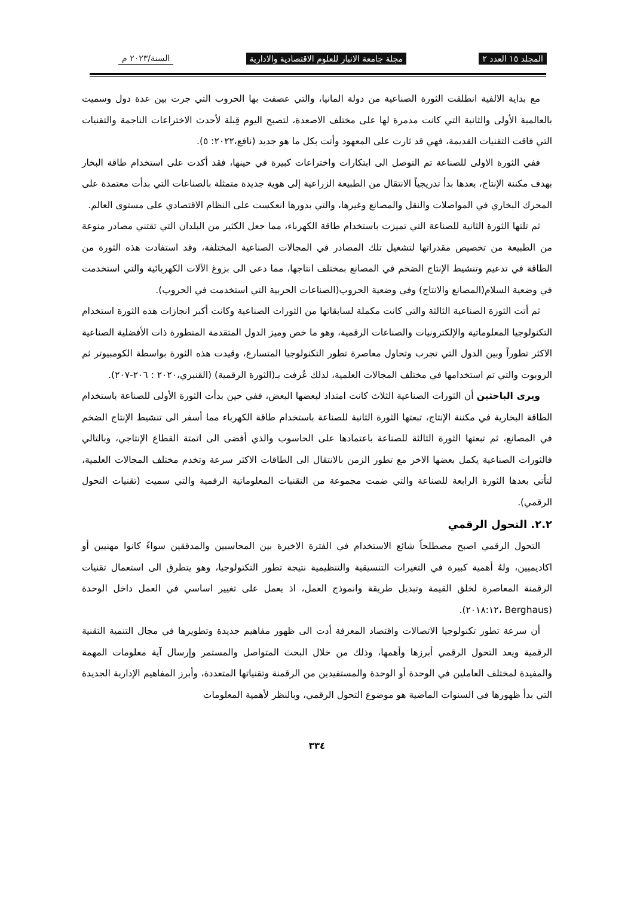المجلد ١٥ العدد ٢ مجلة جامعة الانبار للعلوم الاقتصادية والادارية السنة/٢٠٢٣ م
مع بداية الالفية انطلقت الثورة الصناعية من دولة المانيا، والتي عصفت بها الحروب التي جرت بين عدة دول وسميت بالعالمية الأولى والثانية التي كانت مدمرة لها على مختلف الاصعدة، لتصبح اليوم قِبلة لأحدث الاختراعات الناجمة والتقنيات التي فاقت التقنيات القديمة، فهي قد ثارت على المعهود وأتت بكل ما هو جديد (نافع،٢٠٢٢: ٥).
ففي الثورة الاولى للصناعة تم التوصل الى ابتكارات واختراعات كبيرة في حينها، فقد أكدت على استخدام طاقة البخار بهدف مكننة الإنتاج، بعدها بدأ تدريجياً الانتقال من الطبيعة الزراعية إلى هوية جديدة متمثلة بالصناعات التي بدأت معتمدة على المحرك البخاري في المواصلات والنقل والمصانع وغيرها، والتي بدورها انعكست على النظام الاقتصادي على مستوى العالم.
ثم تلتها الثورة الثانية للصناعة التي تميزت باستخدام طاقة الكهرباء، مما جعل الكثير من البلدان التي تقتني مصادر منوعة من الطبيعة من تخصيص مقدراتها لتشغيل تلك المصادر في المجالات الصناعية المختلفة، وقد استفادت هذه الثورة من الطاقة في تدعيم وتنشيط الإنتاج الضخم في المصانع بمختلف انتاجها، مما دعى الى بزوغ الآلات الكهربائية والتي استخدمت في وضعية السلام(المصانع والانتاج) وفي وضعية الحروب(الصناعات الحربية التي استخدمت في الحروب).
ثم أتت الثورة الصناعية الثالثة والتي كانت مكملة لسابقاتها من الثورات الصناعية وكانت أكبر انجازات هذه الثورة استخدام التكنولوجيا المعلوماتية والإلكترونيات والصناعات الرقمية، وهو ما خص وميز الدول المتقدمة المتطورة ذات الأفضلية الصناعية الاكثر تطوراً وبين الدول التي تجرب وتحاول معاصرة تطور التكنولوجيا المتسارع، وقيدت هذه الثورة بواسطة الكومبيوتر ثم الروبوت والتي تم استخدامها في مختلف المجالات العلمية، لذلك عُرفت بـ(الثورة الرقمية) (القنبري،٢٠٢٠ : ٢٠٦-٢٠٧).
ويرى الباحثين أن الثورات الصناعية الثلاث كانت امتداد لبعضها البعض، ففي حين بدأت الثورة الأولى للصناعة باستخدام الطاقة البخارية في مكننة الإنتاج، تبعتها الثورة الثانية للصناعة باستخدام طاقة الكهرباء مما أسفر الى تنشيط الإنتاج الضخم في المصانع، ثم تبعتها الثورة الثالثة للصناعة باعتمادها على الحاسوب والذي أفضى الى اتمتة القطاع الإنتاجي، وبالتالي فالثورات الصناعية يكمل بعضها الاخر مع تطور الزمن بالانتقال الى الطاقات الاكثر سرعة وتخدم مختلف المجالات العلمية، لتأتي بعدها الثورة الرابعة للصناعة والتي ضمت مجموعة من التقنيات المعلوماتية الرقمية والتي سميت (تقنيات التحول الرقمي).
٢.٢. التحول الرقمي
التحول الرقمي اصبح مصطلحاً شائع الاستخدام في الفترة الاخيرة بين المحاسبين والمدققين سواءً كانوا مهنيين أو اكاديميين، ولهُ أهمية كبيرة في التغيرات التنسيقية والتنظيمية نتيجة تطور التكنولوجيا، وهو يتطرق الى استعمال تقنيات الرقمنة المعاصرة لخلق القيمة وتبديل طريقة وانموذج العمل، اذ يعمل على تغيير اساسي في العمل داخل الوحدة (Berghaus ،٢٠١٨:١٢).
أن سرعة تطور تكنولوجيا الاتصالات واقتصاد المعرفة أدت الى ظهور مفاهيم جديدة وتطويرها في مجال التنمية التقنية الرقمية ويعد التحول الرقمي أبرزها وأهمها، وذلك من خلال البحث المتواصل والمستمر وإرسال آية معلومات المهمة والمفيدة لمختلف العاملين في الوحدة أو الوحدة والمستفيدين من الرقمنة وتقنياتها المتعددة، وأبرز المفاهيم الإدارية الجديدة التي بدأ ظهورها في السنوات الماضية هو موضوع التحول الرقمي، وبالنظر لأهمية المعلومات
٣٣٤